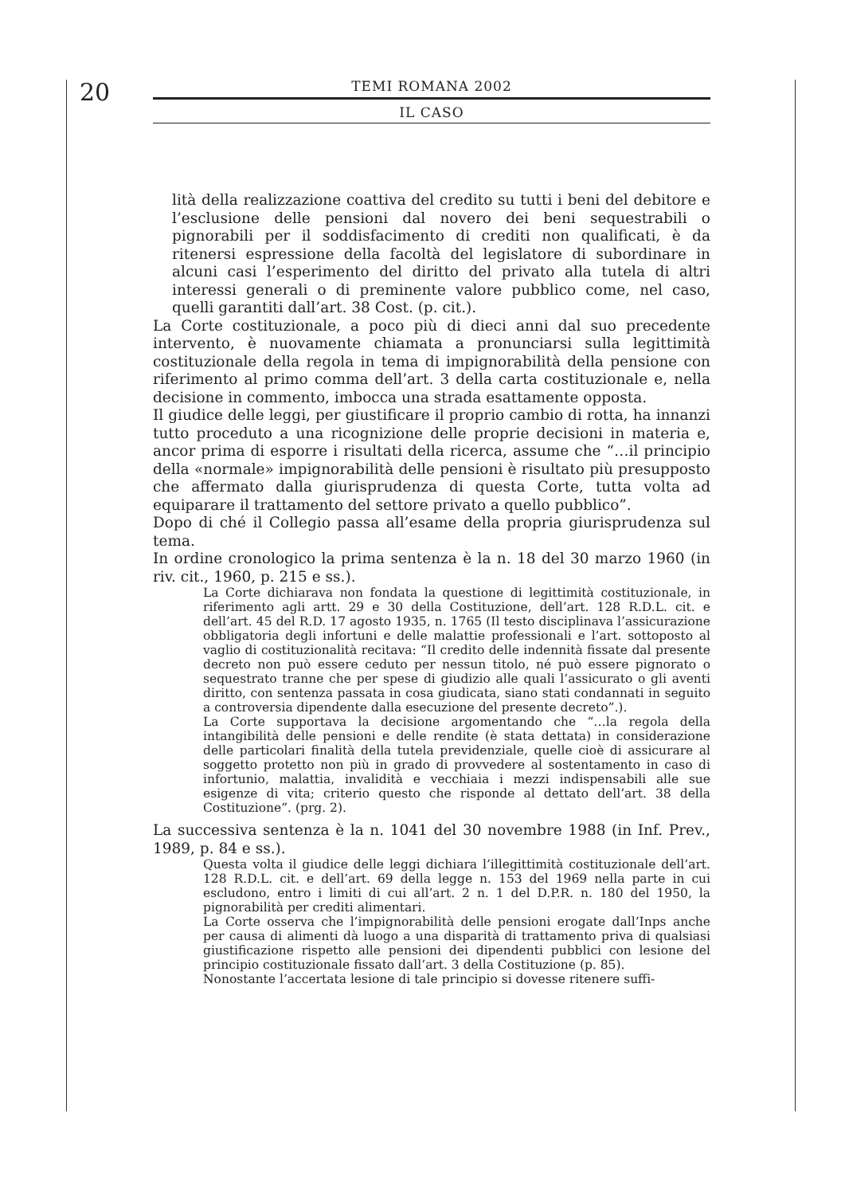20
TEMI ROMANA 2002
IL CASO
lità della realizzazione coattiva del credito su tutti i beni del debitore e l’esclusione delle pensioni dal novero dei beni sequestrabili o pignorabili per il soddisfacimento di crediti non qualificati, è da ritenersi espressione della facoltà del legislatore di subordinare in alcuni casi l’esperimento del diritto del privato alla tutela di altri interessi generali o di preminente valore pubblico come, nel caso, quelli garantiti dall’art. 38 Cost. (p. cit.).
La Corte costituzionale, a poco più di dieci anni dal suo precedente intervento, è nuovamente chiamata a pronunciarsi sulla legittimità costituzionale della regola in tema di impignorabilità della pensione con riferimento al primo comma dell’art. 3 della carta costituzionale e, nella decisione in commento, imbocca una strada esattamente opposta.
Il giudice delle leggi, per giustificare il proprio cambio di rotta, ha innanzi tutto proceduto a una ricognizione delle proprie decisioni in materia e, ancor prima di esporre i risultati della ricerca, assume che “…il principio della «normale» impignorabilità delle pensioni è risultato più presupposto che affermato dalla giurisprudenza di questa Corte, tutta volta ad equiparare il trattamento del settore privato a quello pubblico”.
Dopo di ché il Collegio passa all’esame della propria giurisprudenza sul tema.
In ordine cronologico la prima sentenza è la n. 18 del 30 marzo 1960 (in riv. cit., 1960, p. 215 e ss.).
La Corte dichiarava non fondata la questione di legittimità costituzionale, in riferimento agli artt. 29 e 30 della Costituzione, dell’art. 128 R.D.L. cit. e dell’art. 45 del R.D. 17 agosto 1935, n. 1765 (Il testo disciplinava l’assicurazione obbligatoria degli infortuni e delle malattie professionali e l’art. sottoposto al vaglio di costituzionalità recitava: “Il credito delle indennità fissate dal presente decreto non può essere ceduto per nessun titolo, né può essere pignorato o sequestrato tranne che per spese di giudizio alle quali l’assicurato o gli aventi diritto, con sentenza passata in cosa giudicata, siano stati condannati in seguito a controversia dipendente dalla esecuzione del presente decreto”.).
La Corte supportava la decisione argomentando che “…la regola della intangibilità delle pensioni e delle rendite (è stata dettata) in considerazione delle particolari finalità della tutela previdenziale, quelle cioè di assicurare al soggetto protetto non più in grado di provvedere al sostentamento in caso di infortunio, malattia, invalidità e vecchiaia i mezzi indispensabili alle sue esigenze di vita; criterio questo che risponde al dettato dell’art. 38 della Costituzione”. (prg. 2).
La successiva sentenza è la n. 1041 del 30 novembre 1988 (in Inf. Prev., 1989, p. 84 e ss.).
Questa volta il giudice delle leggi dichiara l’illegittimità costituzionale dell’art. 128 R.D.L. cit. e dell’art. 69 della legge n. 153 del 1969 nella parte in cui escludono, entro i limiti di cui all’art. 2 n. 1 del D.P.R. n. 180 del 1950, la pignorabilità per crediti alimentari.
La Corte osserva che l’impignorabilità delle pensioni erogate dall’Inps anche per causa di alimenti dà luogo a una disparità di trattamento priva di qualsiasi giustificazione rispetto alle pensioni dei dipendenti pubblici con lesione del principio costituzionale fissato dall’art. 3 della Costituzione (p. 85).
Nonostante l’accertata lesione di tale principio si dovesse ritenere suffi-